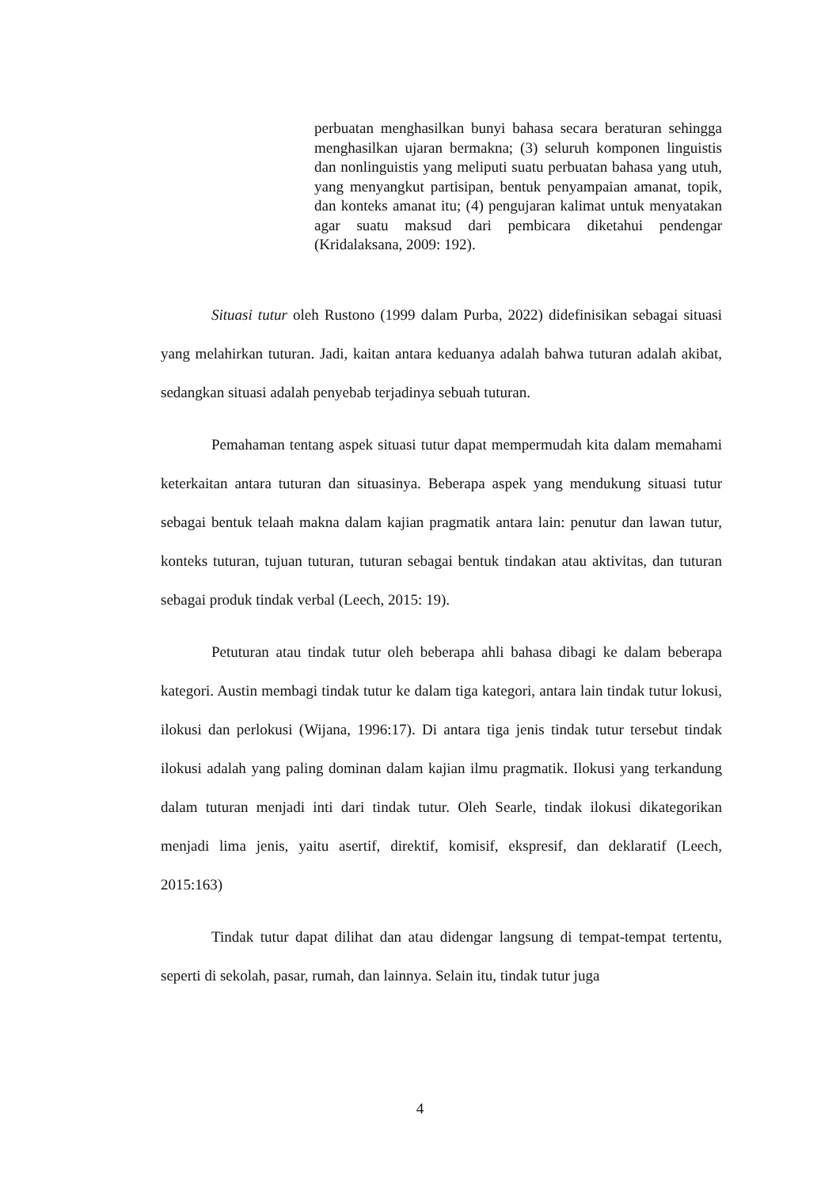perbuatan menghasilkan bunyi bahasa secara beraturan sehingga menghasilkan ujaran bermakna; (3) seluruh komponen linguistis dan nonlinguistis yang meliputi suatu perbuatan bahasa yang utuh, yang menyangkut partisipan, bentuk penyampaian amanat, topik, dan konteks amanat itu; (4) pengujaran kalimat untuk menyatakan agar suatu maksud dari pembicara diketahui pendengar (Kridalaksana, 2009: 192).
Situasi tutur oleh Rustono (1999 dalam Purba, 2022) didefinisikan sebagai situasi yang melahirkan tuturan. Jadi, kaitan antara keduanya adalah bahwa tuturan adalah akibat, sedangkan situasi adalah penyebab terjadinya sebuah tuturan.
Pemahaman tentang aspek situasi tutur dapat mempermudah kita dalam memahami keterkaitan antara tuturan dan situasinya. Beberapa aspek yang mendukung situasi tutur sebagai bentuk telaah makna dalam kajian pragmatik antara lain: penutur dan lawan tutur, konteks tuturan, tujuan tuturan, tuturan sebagai bentuk tindakan atau aktivitas, dan tuturan sebagai produk tindak verbal (Leech, 2015: 19).
Petuturan atau tindak tutur oleh beberapa ahli bahasa dibagi ke dalam beberapa kategori. Austin membagi tindak tutur ke dalam tiga kategori, antara lain tindak tutur lokusi, ilokusi dan perlokusi (Wijana, 1996:17). Di antara tiga jenis tindak tutur tersebut tindak ilokusi adalah yang paling dominan dalam kajian ilmu pragmatik. Ilokusi yang terkandung dalam tuturan menjadi inti dari tindak tutur. Oleh Searle, tindak ilokusi dikategorikan menjadi lima jenis, yaitu asertif, direktif, komisif, ekspresif, dan deklaratif (Leech, 2015:163)
Tindak tutur dapat dilihat dan atau didengar langsung di tempat-tempat tertentu, seperti di sekolah, pasar, rumah, dan lainnya. Selain itu, tindak tutur juga
4